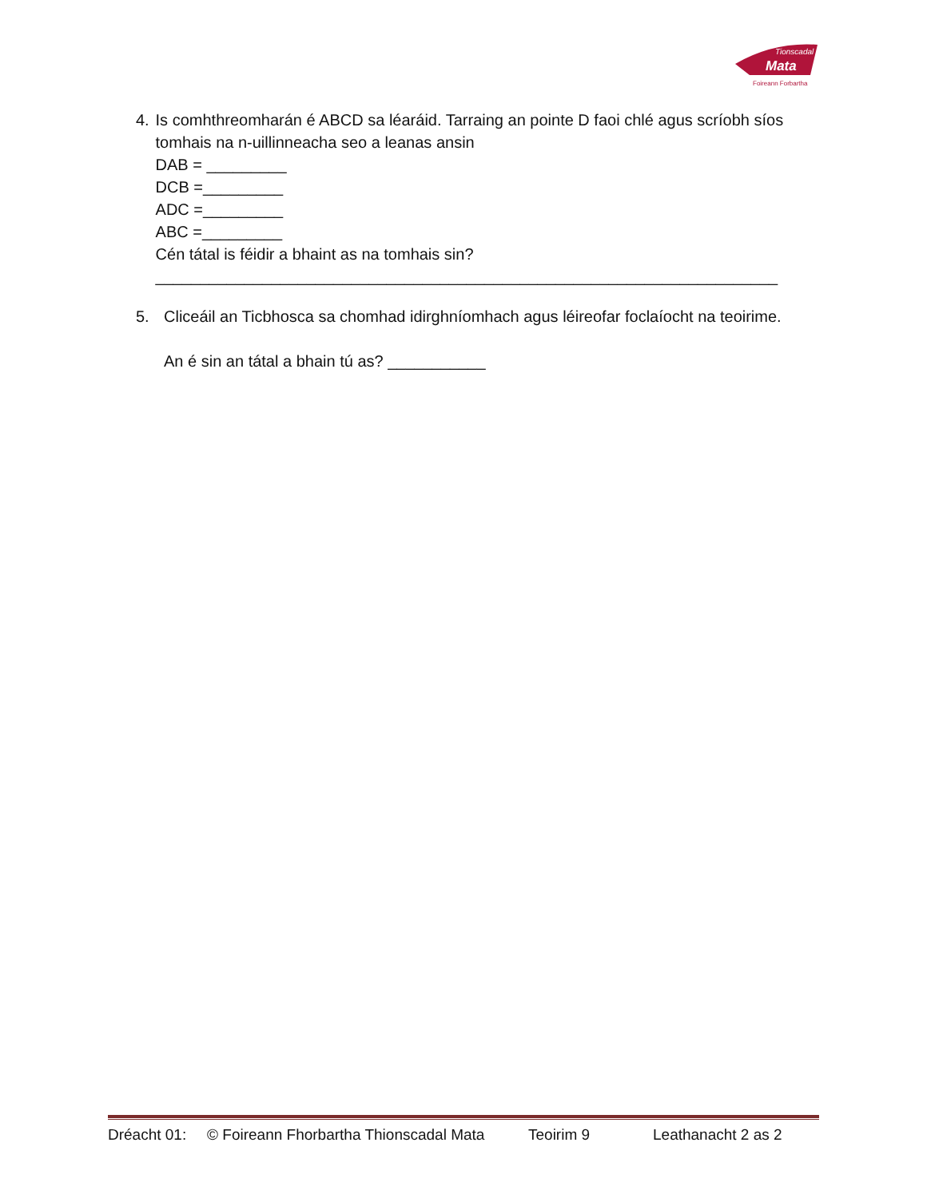Tionscadal
Mata
Foireann Forbartha
4. Is comhthreomharán é ABCD sa léaráid. Tarraing an pointe D faoi chlé agus scríobh síos tomhais na n-uillinneacha seo a leanas ansin
DAB = _________
DCB =_________
ADC =_________
ABC =_________
Cén tátal is féidir a bhaint as na tomhais sin?
______________________________________________________________________
5. Cliceáil an Ticbhosca sa chomhad idirghníomhach agus léireofar foclaíocht na teoirime.
An é sin an tátal a bhain tú as? ___________
Dréacht 01: © Foireann Fhorbartha Thionscadal Mata Teoirim 9 Leathanacht 2 as 2